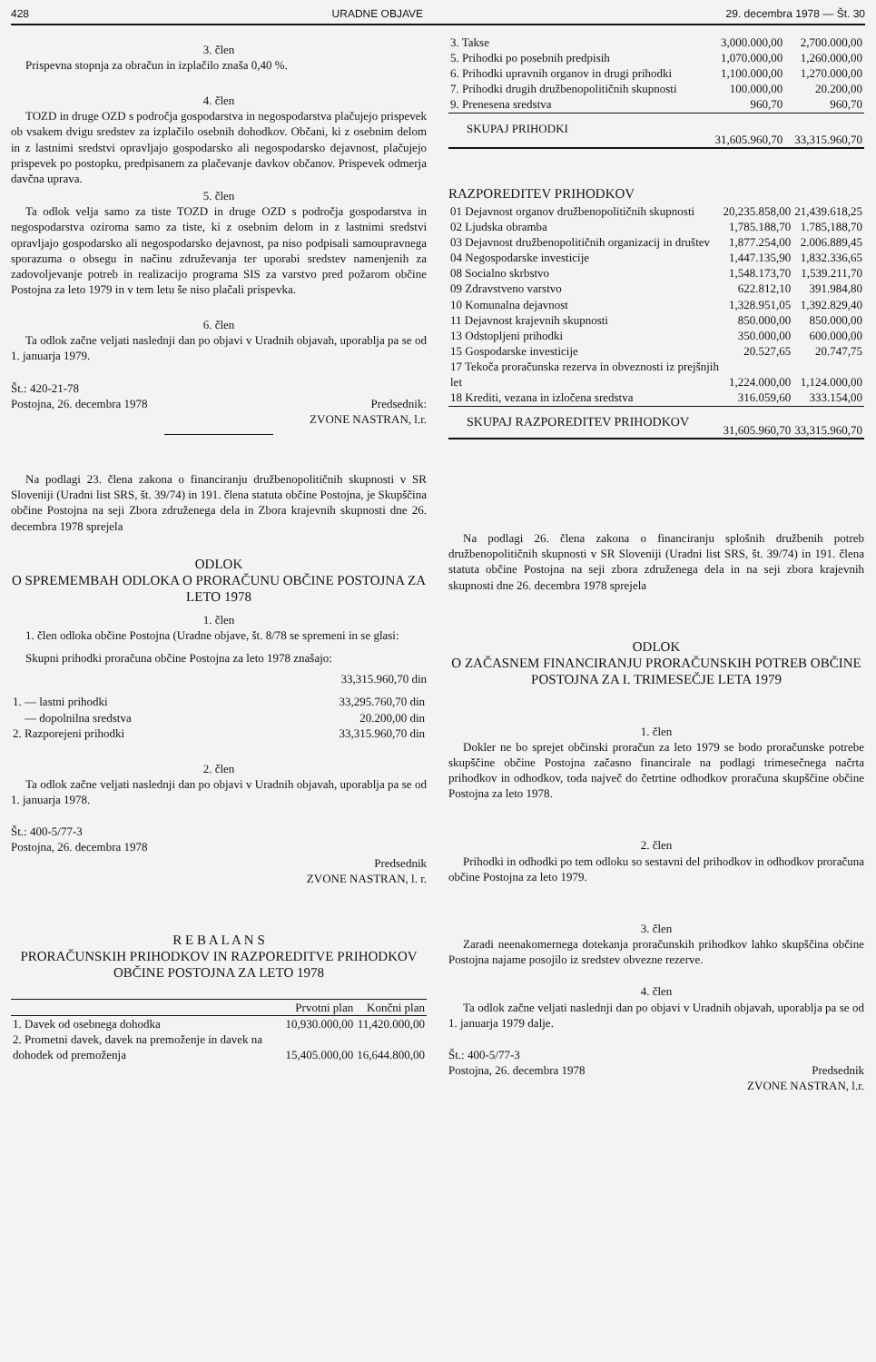428 URADNE OBJAVE 29. decembra 1978 — Št. 30
3. člen
Prispevna stopnja za obračun in izplačilo znaša 0,40 %.
4. člen
TOZD in druge OZD s področja gospodarstva in negospodarstva plačujejo prispevek ob vsakem dvigu sredstev za izplačilo osebnih dohodkov. Občani, ki z osebnim delom in z lastnimi sredstvi opravljajo gospodarsko ali negospodarsko dejavnost, plačujejo prispevek po postopku, predpisanem za plačevanje davkov občanov. Prispevek odmerja davčna uprava.
5. člen
Ta odlok velja samo za tiste TOZD in druge OZD s področja gospodarstva in negospodarstva oziroma samo za tiste, ki z osebnim delom in z lastnimi sredstvi opravljajo gospodarsko ali negospodarsko dejavnost, pa niso podpisali samoupravnega sporazuma o obsegu in načinu združevanja ter uporabi sredstev namenjenih za zadovoljevanje potreb in realizacijo programa SIS za varstvo pred požarom občine Postojna za leto 1979 in v tem letu še niso plačali prispevka.
6. člen
Ta odlok začne veljati naslednji dan po objavi v Uradnih objavah, uporablja pa se od 1. januarja 1979.
Št.: 420-21-78
Postojna, 26. decembra 1978 Predsednik:
ZVONE NASTRAN, l.r.
Na podlagi 23. člena zakona o financiranju družbenopolitičnih skupnosti v SR Sloveniji (Uradni list SRS, št. 39/74) in 191. člena statuta občine Postojna, je Skupščina občine Postojna na seji Zbora združenega dela in Zbora krajevnih skupnosti dne 26. decembra 1978 sprejela
ODLOK
O SPREMEMBAH ODLOKA O PRORAČUNU OBČINE POSTOJNA ZA LETO 1978
1. člen
1. člen odloka občine Postojna (Uradne objave, št. 8/78 se spremeni in se glasi:
Skupni prihodki proračuna občine Postojna za leto 1978 znašajo:
33,315.960,70 din
| 1. — lastni prihodki | 33,295.760,70 din |
| — dopolnilna sredstva | 20.200,00 din |
| 2. Razporejeni prihodki | 33,315.960,70 din |
2. člen
Ta odlok začne veljati naslednji dan po objavi v Uradnih objavah, uporablja pa se od 1. januarja 1978.
Št.: 400-5/77-3
Postojna, 26. decembra 1978
Predsednik
ZVONE NASTRAN, l. r.
R E B A L A N S
PRORAČUNSKIH PRIHODKOV IN RAZPOREDITVE PRIHODKOV OBČINE POSTOJNA ZA LETO 1978
| | Prvotni plan | Končni plan |
| --- | --- | --- |
| 1. Davek od osebnega dohodka | 10,930.000,00 | 11,420.000,00 |
| 2. Prometni davek, davek na premoženje in davek na dohodek od premoženja | 15,405.000,00 | 16,644.800,00 |
| 3. Takse | 3,000.000,00 | 2,700.000,00 |
| 5. Prihodki po posebnih predpisih | 1,070.000,00 | 1,260.000,00 |
| 6. Prihodki upravnih organov in drugi prihodki | 1,100.000,00 | 1,270.000,00 |
| 7. Prihodki drugih družbenopolitičnih skupnosti | 100.000,00 | 20.200,00 |
| 9. Prenesena sredstva | 960,70 | 960,70 |
| SKUPAJ PRIHODKI | 31,605.960,70 | 33,315.960,70 |
RAZPOREDITEV PRIHODKOV
| 01 Dejavnost organov družbenopolitičnih skupnosti | 20,235.858,00 | 21,439.618,25 |
| 02 Ljudska obramba | 1,785.188,70 | 1.785,188,70 |
| 03 Dejavnost družbenopolitičnih organizacij in društev | 1,877.254,00 | 2.006.889,45 |
| 04 Negospodarske investicije | 1,447.135,90 | 1,832.336,65 |
| 08 Socialno skrbstvo | 1,548.173,70 | 1,539.211,70 |
| 09 Zdravstveno varstvo | 622.812,10 | 391.984,80 |
| 10 Komunalna dejavnost | 1,328.951,05 | 1,392.829,40 |
| 11 Dejavnost krajevnih skupnosti | 850.000,00 | 850.000,00 |
| 13 Odstopljeni prihodki | 350.000,00 | 600.000,00 |
| 15 Gospodarske investicije | 20.527,65 | 20.747,75 |
| 17 Tekoča proračunska rezerva in obveznosti iz prejšnjih let | 1,224.000,00 | 1,124.000,00 |
| 18 Krediti, vezana in izločena sredstva | 316.059,60 | 333.154,00 |
| SKUPAJ RAZPOREDITEV PRIHODKOV | 31,605.960,70 | 33,315.960,70 |
Na podlagi 26. člena zakona o financiranju splošnih družbenih potreb družbenopolitičnih skupnosti v SR Sloveniji (Uradni list SRS, št. 39/74) in 191. člena statuta občine Postojna na seji zbora združenega dela in na seji zbora krajevnih skupnosti dne 26. decembra 1978 sprejela
ODLOK
O ZAČASNEM FINANCIRANJU PRORAČUNSKIH POTREB OBČINE POSTOJNA ZA I. TRIMESEČJE LETA 1979
1. člen
Dokler ne bo sprejet občinski proračun za leto 1979 se bodo proračunske potrebe skupščine občine Postojna začasno financirale na podlagi trimesečnega načrta prihodkov in odhodkov, toda največ do četrtine odhodkov proračuna skupščine občine Postojna za leto 1978.
2. člen
Prihodki in odhodki po tem odloku so sestavni del prihodkov in odhodkov proračuna občine Postojna za leto 1979.
3. člen
Zaradi neenakomernega dotekanja proračunskih prihodkov lahko skupščina občine Postojna najame posojilo iz sredstev obvezne rezerve.
4. člen
Ta odlok začne veljati naslednji dan po objavi v Uradnih objavah, uporablja pa se od 1. januarja 1979 dalje.
Št.: 400-5/77-3
Postojna, 26. decembra 1978 Predsednik
ZVONE NASTRAN, l.r.